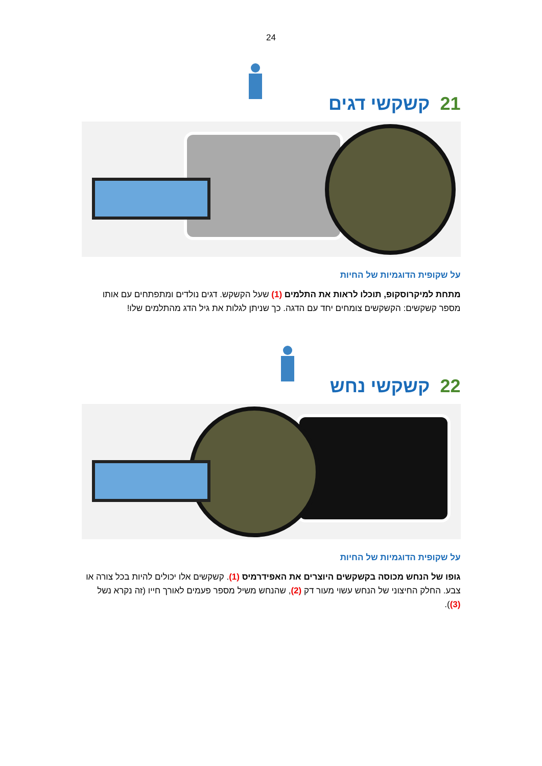24
21 קשקשי דגים
על שקופית הדוגמיות של החיות
מתחת למיקרוסקופ, תוכלו לראות את התלמים (1) שעל הקשקש. דגים נולדים ומתפתחים עם אותו מספר קשקשים: הקשקשים צומחים יחד עם הדגה. כך שניתן לגלות את גיל הדג מהתלמים שלו!
22 קשקשי נחש
על שקופית הדוגמיות של החיות
גופו של הנחש מכוסה בקשקשים היוצרים את האפידרמיס (1). קשקשים אלו יכולים להיות בכל צורה או צבע. החלק החיצוני של הנחש עשוי מעור דק (2), שהנחש משיל מספר פעמים לאורך חייו (זה נקרא נשל (3)).